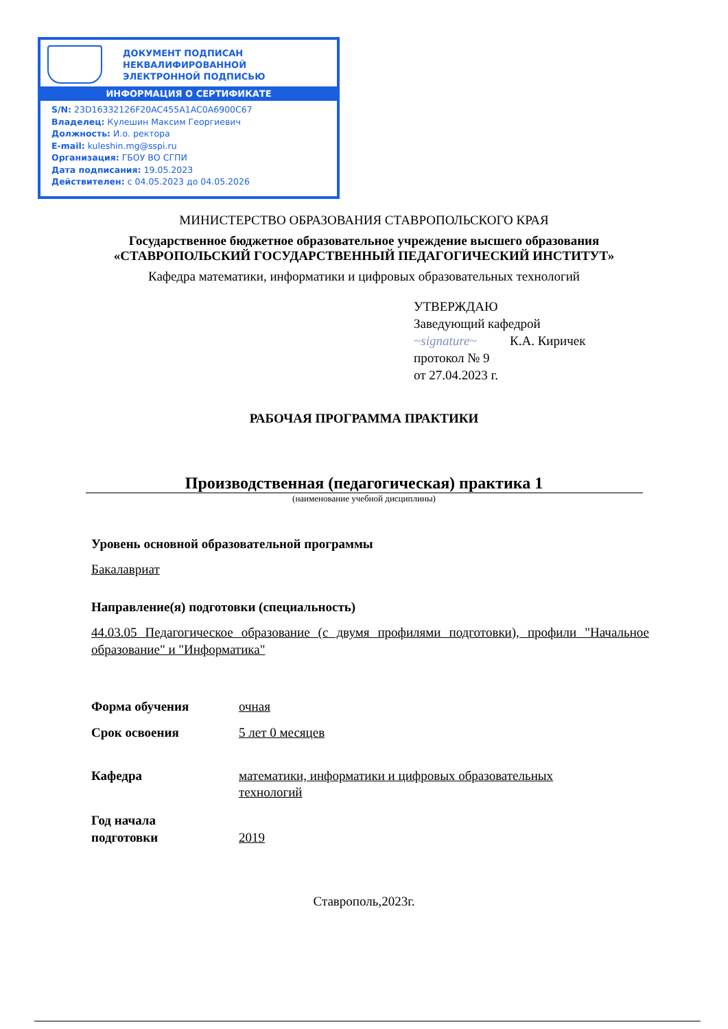ДОКУМЕНТ ПОДПИСАН
НЕКВАЛИФИРОВАННОЙ
ЭЛЕКТРОННОЙ ПОДПИСЬЮ
ИНФОРМАЦИЯ О СЕРТИФИКАТЕ
S/N: 23D16332126F20AC455A1AC0A6900C67
Владелец: Кулешин Максим Георгиевич
Должность: И.о. ректора
E-mail: kuleshin.mg@sspi.ru
Организация: ГБОУ ВО СГПИ
Дата подписания: 19.05.2023
Действителен: с 04.05.2023 до 04.05.2026
МИНИСТЕРСТВО ОБРАЗОВАНИЯ СТАВРОПОЛЬСКОГО КРАЯ
Государственное бюджетное образовательное учреждение высшего образования
«СТАВРОПОЛЬСКИЙ ГОСУДАРСТВЕННЫЙ ПЕДАГОГИЧЕСКИЙ ИНСТИТУТ»
Кафедра математики, информатики и цифровых образовательных технологий
УТВЕРЖДАЮ
Заведующий кафедрой
~signature~ К.А. Киричек
протокол № 9
от 27.04.2023 г.
РАБОЧАЯ ПРОГРАММА ПРАКТИКИ
Производственная (педагогическая) практика 1
(наименование учебной дисциплины)
Уровень основной образовательной программы
Бакалавриат
Направление(я) подготовки (специальность)
44.03.05 Педагогическое образование (с двумя профилями подготовки), профили "Начальное образование" и "Информатика"
Форма обучения очная
Срок освоения 5 лет 0 месяцев
Кафедра математики, информатики и цифровых образовательных
технологий
Год начала
подготовки
2019
Ставрополь,2023г.